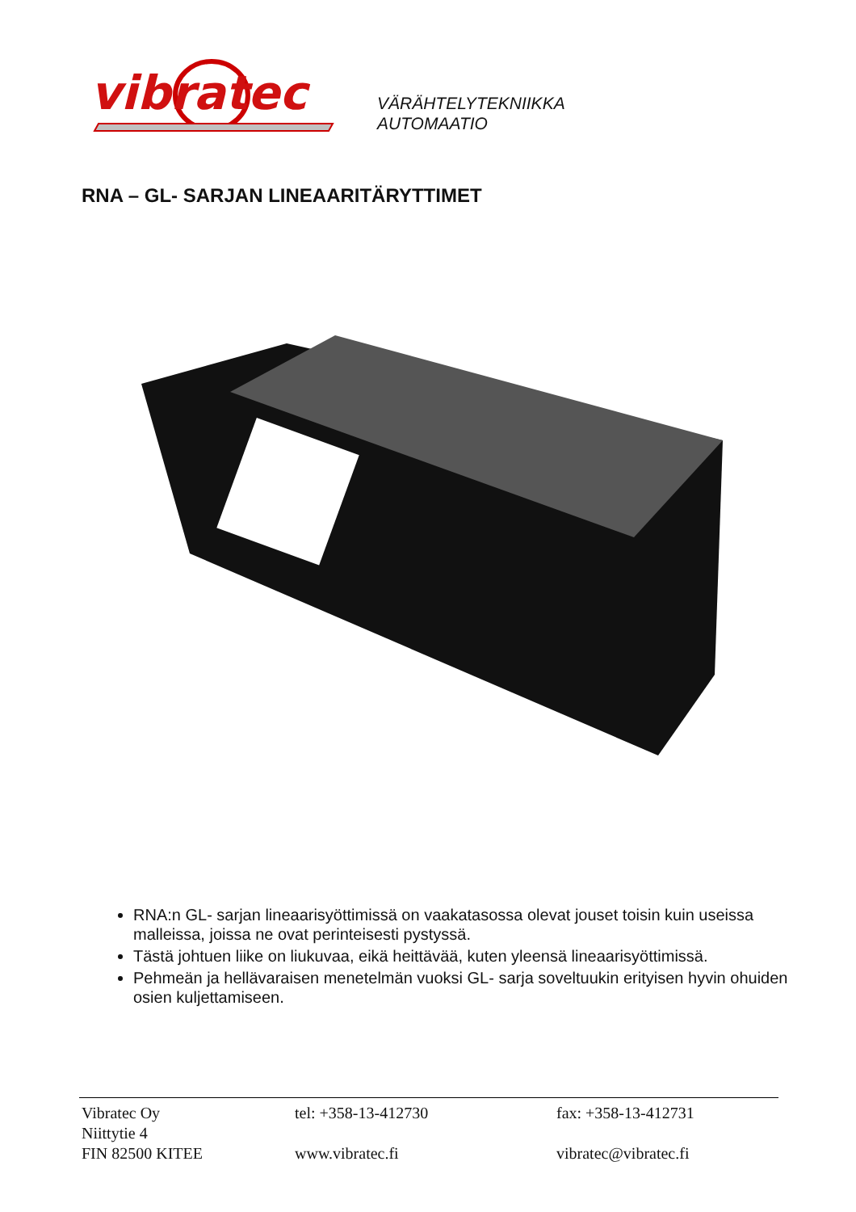vibratec
VÄRÄHTELYTEKNIIKKA
AUTOMAATIO
RNA – GL- SARJAN LINEAARITÄRYTTIMET
RNA:n GL- sarjan lineaarisyöttimissä on vaakatasossa olevat jouset toisin kuin useissa malleissa, joissa ne ovat perinteisesti pystyssä.
Tästä johtuen liike on liukuvaa, eikä heittävää, kuten yleensä lineaarisyöttimissä.
Pehmeän ja hellävaraisen menetelmän vuoksi GL- sarja soveltuukin erityisen hyvin ohuiden osien kuljettamiseen.
Vibratec Oy
Niittytie 4
FIN 82500 KITEE
tel: +358-13-412730
www.vibratec.fi
fax: +358-13-412731
vibratec@vibratec.fi